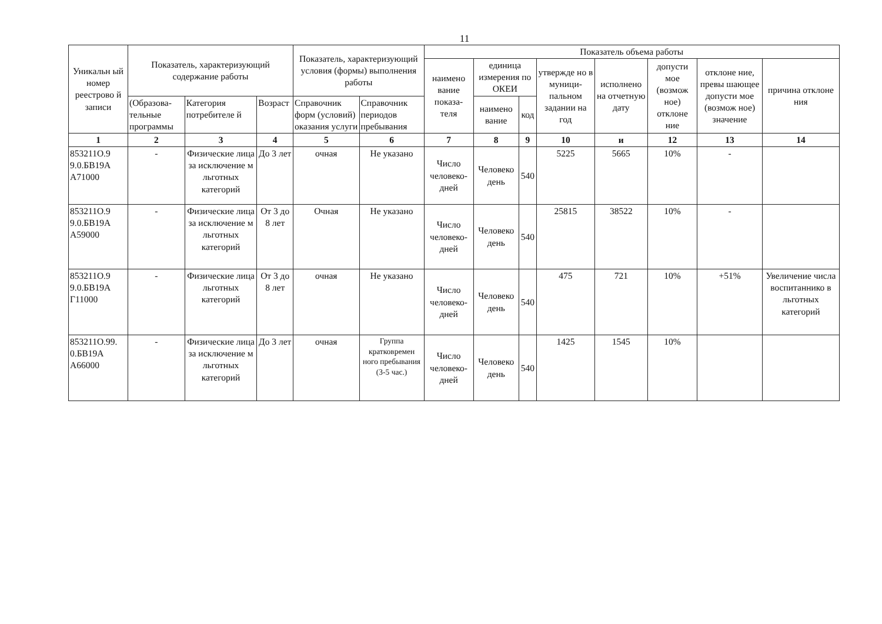11
| Уникальн ый номер реестрово й записи | Показатель, характеризующий содержание работы | | | Показатель, характеризующий условия (формы) выполнения работы | | Показатель объема работы | | | | | | | |
| --- | --- | --- | --- | --- | --- | --- | --- | --- | --- | --- | --- | --- | --- |
| | | | | | | наимено вание показа- теля | единица измерения по ОКЕИ | | утвержде но в муници- пальном задании на год | исполнено на отчетную дату | допусти мое (возмож ное) отклоне ние | отклоне ние, превы шающее допусти мое (возмож ное) значение | причина отклоне ния |
| | (Образова- тельные программы | Категория потребителе й | Возраст | Справочник форм (условий) оказания услуги | Справочник периодов пребывания | | наимено вание | код | | | | | |
| 1 | 2 | 3 | 4 | 5 | 6 | 7 | 8 | 9 | 10 | и | 12 | 13 | 14 |
| 853211О.9 9.0.БВ19А А71000 | - | Физические лица за исключение м льготных категорий | До 3 лет | очная | Не указано | Число человеко- дней | Человеко день | 540 | 5225 | 5665 | 10% | - | |
| 853211О.9 9.0.БВ19А А59000 | - | Физические лица за исключение м льготных категорий | От 3 до 8 лет | Очная | Не указано | Число человеко- дней | Человеко день | 540 | 25815 | 38522 | 10% | - | |
| 853211О.9 9.0.БВ19А Г11000 | - | Физические лица льготных категорий | От 3 до 8 лет | очная | Не указано | Число человеко- дней | Человеко день | 540 | 475 | 721 | 10% | +51% | Увеличение числа воспитаннико в льготных категорий |
| 853211О.99. 0.БВ19А А66000 | - | Физические лица за исключение м льготных категорий | До 3 лет | очная | Группа кратковремен ного пребывания (3-5 час.) | Число человеко- дней | Человеко день | 540 | 1425 | 1545 | 10% | | |